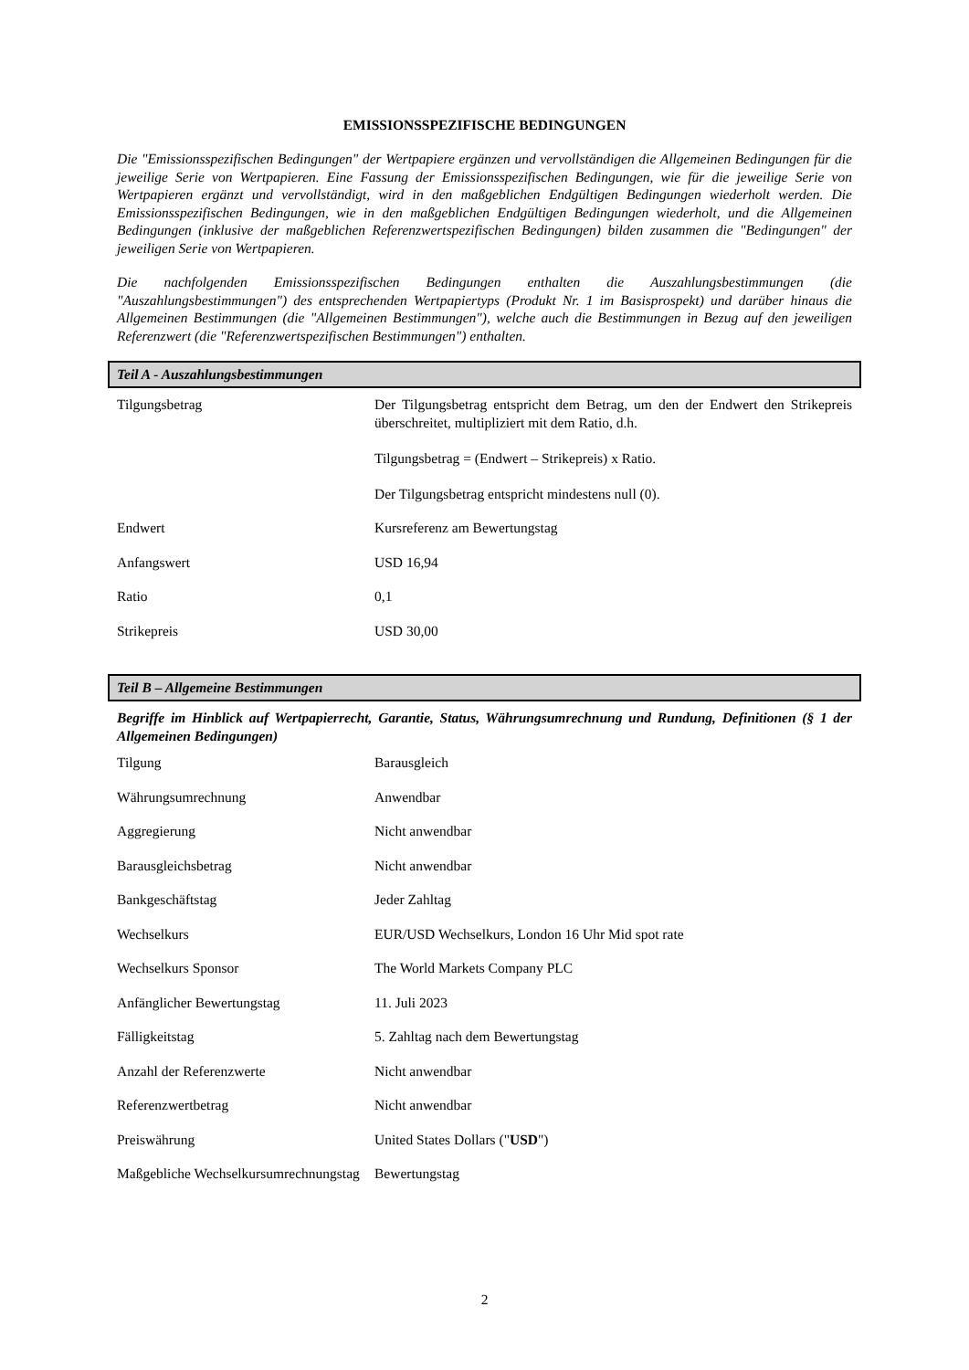EMISSIONSSPEZIFISCHE BEDINGUNGEN
Die "Emissionsspezifischen Bedingungen" der Wertpapiere ergänzen und vervollständigen die Allgemeinen Bedingungen für die jeweilige Serie von Wertpapieren. Eine Fassung der Emissionsspezifischen Bedingungen, wie für die jeweilige Serie von Wertpapieren ergänzt und vervollständigt, wird in den maßgeblichen Endgültigen Bedingungen wiederholt werden. Die Emissionsspezifischen Bedingungen, wie in den maßgeblichen Endgültigen Bedingungen wiederholt, und die Allgemeinen Bedingungen (inklusive der maßgeblichen Referenzwertspezifischen Bedingungen) bilden zusammen die "Bedingungen" der jeweiligen Serie von Wertpapieren.
Die nachfolgenden Emissionsspezifischen Bedingungen enthalten die Auszahlungsbestimmungen (die "Auszahlungsbestimmungen") des entsprechenden Wertpapiertyps (Produkt Nr. 1 im Basisprospekt) und darüber hinaus die Allgemeinen Bestimmungen (die "Allgemeinen Bestimmungen"), welche auch die Bestimmungen in Bezug auf den jeweiligen Referenzwert (die "Referenzwertspezifischen Bestimmungen") enthalten.
Teil A - Auszahlungsbestimmungen
| Tilgungsbetrag | Der Tilgungsbetrag entspricht dem Betrag, um den der Endwert den Strikepreis überschreitet, multipliziert mit dem Ratio, d.h. Tilgungsbetrag = (Endwert – Strikepreis) x Ratio. Der Tilgungsbetrag entspricht mindestens null (0). |
| Endwert | Kursreferenz am Bewertungstag |
| Anfangswert | USD 16,94 |
| Ratio | 0,1 |
| Strikepreis | USD 30,00 |
Teil B – Allgemeine Bestimmungen
Begriffe im Hinblick auf Wertpapierrecht, Garantie, Status, Währungsumrechnung und Rundung, Definitionen (§ 1 der Allgemeinen Bedingungen)
| Tilgung | Barausgleich |
| Währungsumrechnung | Anwendbar |
| Aggregierung | Nicht anwendbar |
| Barausgleichsbetrag | Nicht anwendbar |
| Bankgeschäftstag | Jeder Zahltag |
| Wechselkurs | EUR/USD Wechselkurs, London 16 Uhr Mid spot rate |
| Wechselkurs Sponsor | The World Markets Company PLC |
| Anfänglicher Bewertungstag | 11. Juli 2023 |
| Fälligkeitstag | 5. Zahltag nach dem Bewertungstag |
| Anzahl der Referenzwerte | Nicht anwendbar |
| Referenzwertbetrag | Nicht anwendbar |
| Preiswährung | United States Dollars (" USD ") |
| Maßgebliche Wechselkursumrechnungstag | Bewertungstag |
2